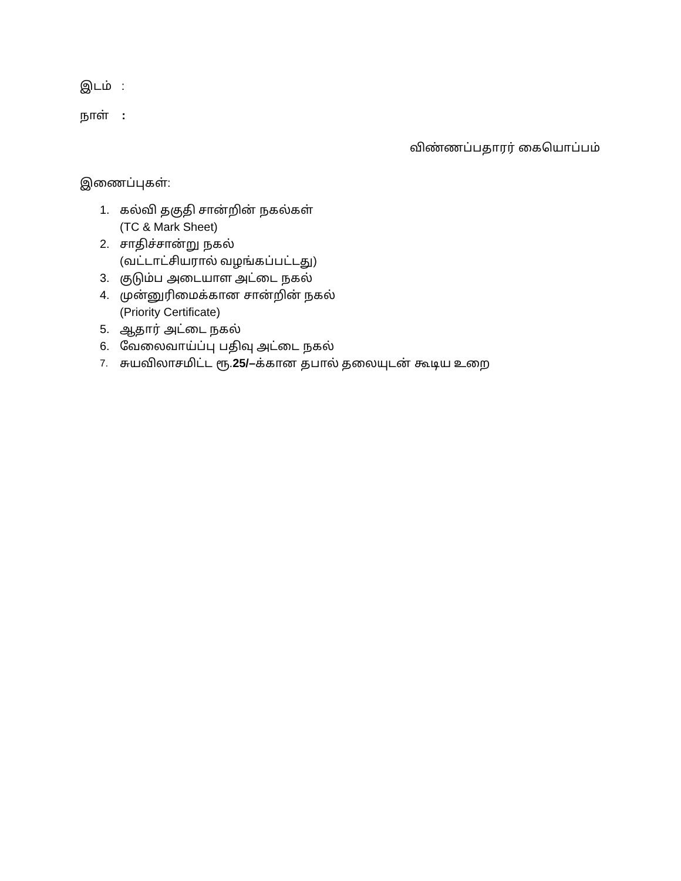இடம் :
நாள் :
விண்ணப்பதாரர் கையொப்பம்
இணைப்புகள்:
1. கல்வி தகுதி சான்றின் நகல்கள்
(TC & Mark Sheet)
2. சாதிச்சான்று நகல்
(வட்டாட்சியரால் வழங்கப்பட்டது)
3. குடும்ப அடையாள அட்டை நகல்
4. முன்னுரிமைக்கான சான்றின் நகல்
(Priority Certificate)
5. ஆதார் அட்டை நகல்
6. வேலைவாய்ப்பு பதிவு அட்டை நகல்
7. சுயவிலாசமிட்ட ரூ.25/–க்கான தபால் தலையுடன் கூடிய உறை